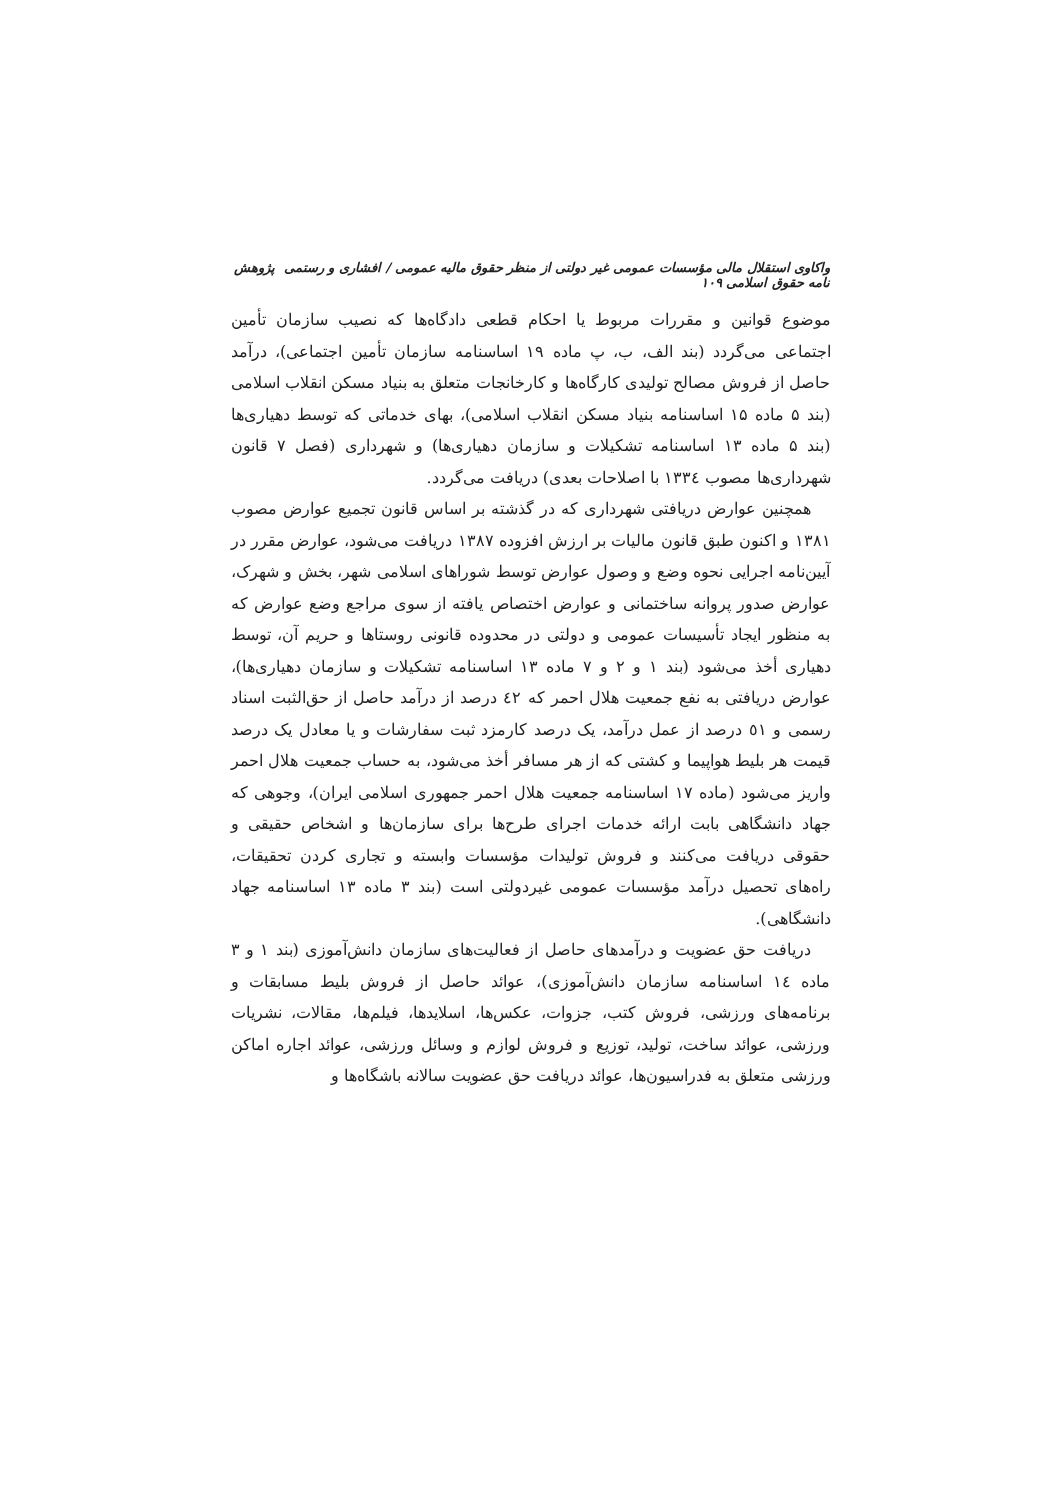واکاوی استقلال مالی مؤسسات عمومی غیر دولتی از منظر حقوق مالیه عمومی / افشاری و رستمی پژوهش نامه حقوق اسلامی ۱۰۹
موضوع قوانین و مقررات مربوط یا احکام قطعی دادگاه‌ها که نصیب سازمان تأمین اجتماعی می‌گردد (بند الف، ب، پ ماده ۱۹ اساسنامه سازمان تأمین اجتماعی)، درآمد حاصل از فروش مصالح تولیدی کارگاه‌ها و کارخانجات متعلق به بنیاد مسکن انقلاب اسلامی (بند ۵ ماده ۱۵ اساسنامه بنیاد مسکن انقلاب اسلامی)، بهای خدماتی که توسط دهیاری‌ها (بند ۵ ماده ۱۳ اساسنامه تشکیلات و سازمان دهیاری‌ها) و شهرداری (فصل ۷ قانون شهرداری‌ها مصوب ۱۳۳٤ با اصلاحات بعدی) دریافت می‌گردد.
همچنین عوارض دریافتی شهرداری که در گذشته بر اساس قانون تجمیع عوارض مصوب ۱۳۸۱ و اکنون طبق قانون مالیات بر ارزش افزوده ۱۳۸۷ دریافت می‌شود، عوارض مقرر در آیین‌نامه اجرایی نحوه وضع و وصول عوارض توسط شوراهای اسلامی شهر، بخش و شهرک، عوارض صدور پروانه ساختمانی و عوارض اختصاص یافته از سوی مراجع وضع عوارض که به منظور ایجاد تأسیسات عمومی و دولتی در محدوده قانونی روستاها و حریم آن، توسط دهیاری أخذ می‌شود (بند ۱ و ۲ و ۷ ماده ۱۳ اساسنامه تشکیلات و سازمان دهیاری‌ها)، عوارض دریافتی به نفع جمعیت هلال احمر که ٤۲ درصد از درآمد حاصل از حق‌الثبت اسناد رسمی و ٥۱ درصد از عمل درآمد، یک درصد کارمزد ثبت سفارشات و یا معادل یک درصد قیمت هر بلیط هواپیما و کشتی که از هر مسافر أخذ می‌شود، به حساب جمعیت هلال احمر واریز می‌شود (ماده ۱۷ اساسنامه جمعیت هلال احمر جمهوری اسلامی ایران)، وجوهی که جهاد دانشگاهی بابت ارائه خدمات اجرای طرح‌ها برای سازمان‌ها و اشخاص حقیقی و حقوقی دریافت می‌کنند و فروش تولیدات مؤسسات وابسته و تجاری کردن تحقیقات، راه‌های تحصیل درآمد مؤسسات عمومی غیردولتی است (بند ۳ ماده ۱۳ اساسنامه جهاد دانشگاهی).
دریافت حق عضویت و درآمدهای حاصل از فعالیت‌های سازمان دانش‌آموزی (بند ۱ و ۳ ماده ۱٤ اساسنامه سازمان دانش‌آموزی)، عوائد حاصل از فروش بلیط مسابقات و برنامه‌های ورزشی، فروش کتب، جزوات، عکس‌ها، اسلایدها، فیلم‌ها، مقالات، نشریات ورزشی، عوائد ساخت، تولید، توزیع و فروش لوازم و وسائل ورزشی، عوائد اجاره اماکن ورزشی متعلق به فدراسیون‌ها، عوائد دریافت حق عضویت سالانه باشگاه‌ها و